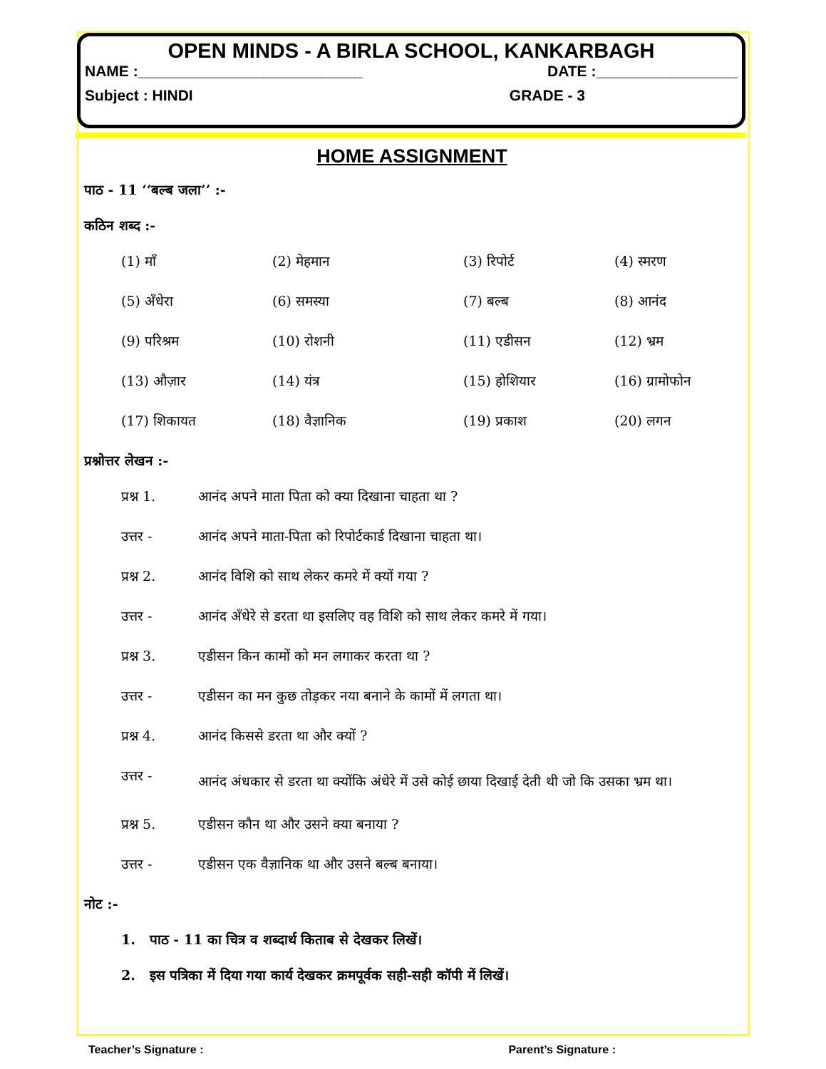OPEN MINDS - A BIRLA SCHOOL, KANKARBAGH
NAME :___________________________ DATE :_________________
Subject : HINDI GRADE - 3
HOME ASSIGNMENT
पाठ - 11 ‘‘बल्ब जला’’ :-
कठिन शब्द :-
| (1) माँ | (2) मेहमान | (3) रिपोर्ट | (4) स्मरण |
| (5) अँधेरा | (6) समस्या | (7) बल्ब | (8) आनंद |
| (9) परिश्रम | (10) रोशनी | (11) एडीसन | (12) भ्रम |
| (13) औज़ार | (14) यंत्र | (15) होशियार | (16) ग्रामोफोन |
| (17) शिकायत | (18) वैज्ञानिक | (19) प्रकाश | (20) लगन |
प्रश्नोत्तर लेखन :-
| प्रश्न 1. | आनंद अपने माता पिता को क्या दिखाना चाहता था ? |
| उत्तर - | आनंद अपने माता-पिता को रिपोर्टकार्ड दिखाना चाहता था। |
| प्रश्न 2. | आनंद विशि को साथ लेकर कमरे में क्यों गया ? |
| उत्तर - | आनंद अँधेरे से डरता था इसलिए वह विशि को साथ लेकर कमरे में गया। |
| प्रश्न 3. | एडीसन किन कामों को मन लगाकर करता था ? |
| उत्तर - | एडीसन का मन कुछ तोड़कर नया बनाने के कामों में लगता था। |
| प्रश्न 4. | आनंद किससे डरता था और क्यों ? |
| उत्तर - | आनंद अंधकार से डरता था क्योंकि अंधेरे में उसे कोई छाया दिखाई देती थी जो कि उसका भ्रम था। |
| प्रश्न 5. | एडीसन कौन था और उसने क्या बनाया ? |
| उत्तर - | एडीसन एक वैज्ञानिक था और उसने बल्ब बनाया। |
नोट :-
1. पाठ - 11 का चित्र व शब्दार्थ किताब से देखकर लिखें।
2. इस पत्रिका में दिया गया कार्य देखकर क्रमपूर्वक सही-सही कॉपी में लिखें।
Teacher’s Signature : Parent’s Signature :